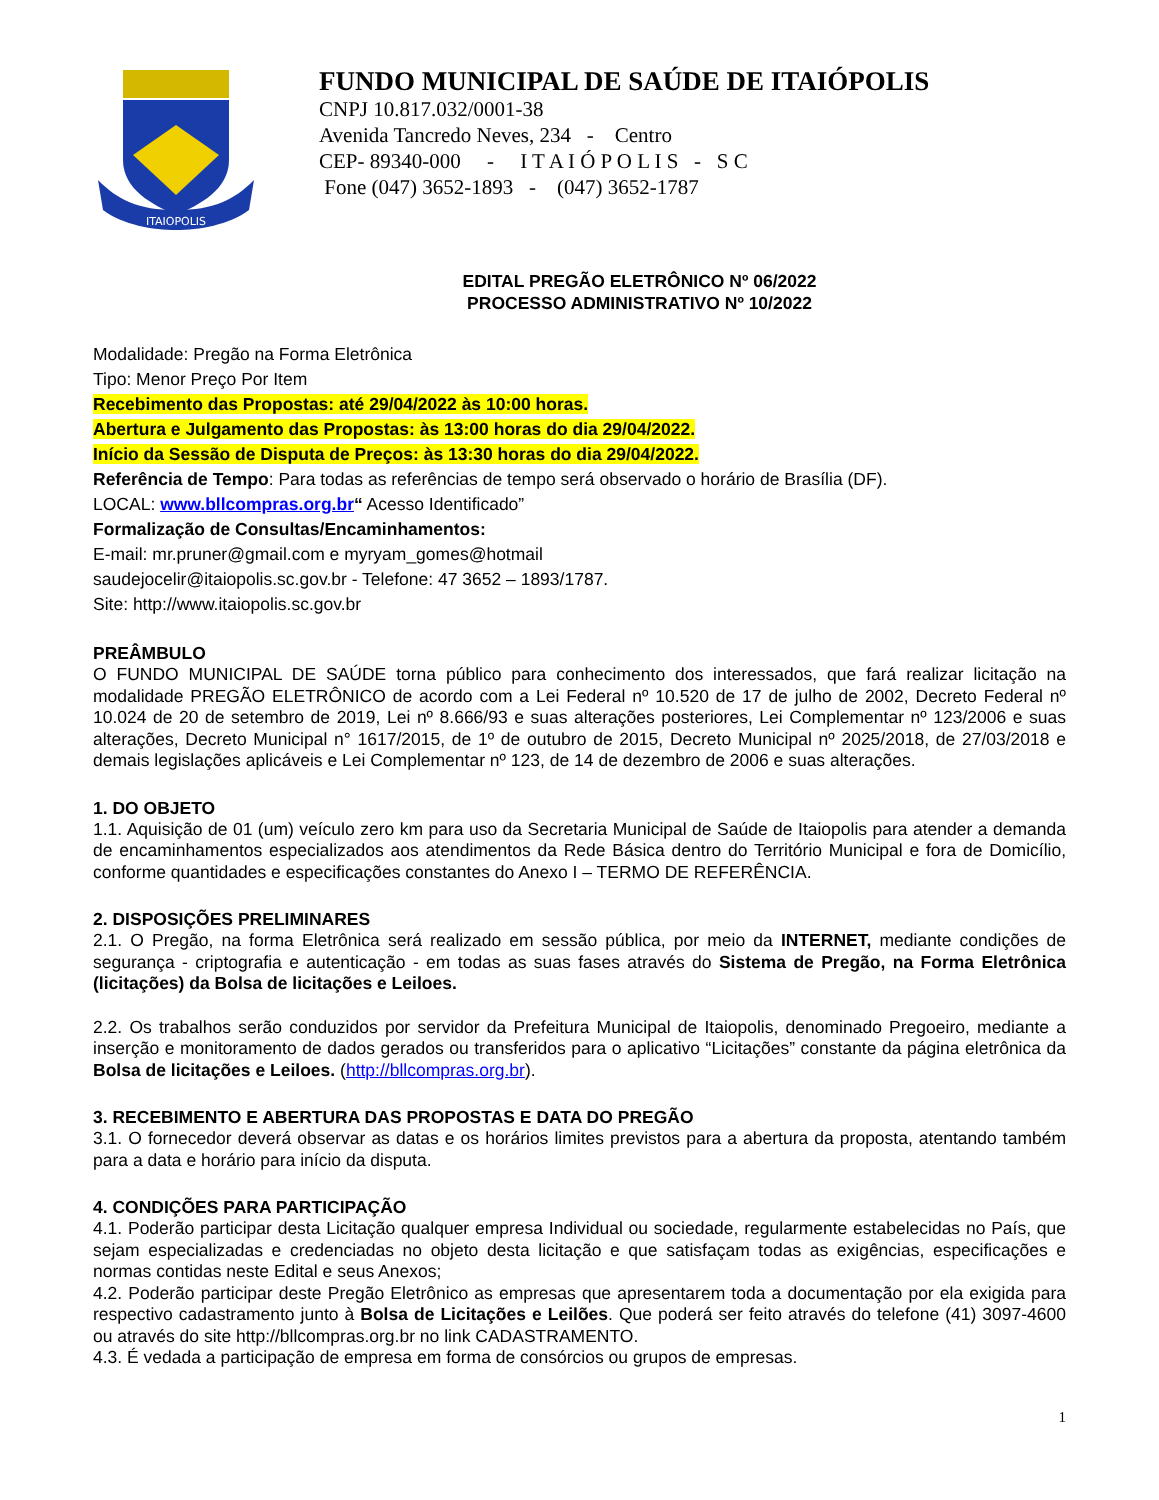ITAIOPOLIS
FUNDO MUNICIPAL DE SAÚDE DE ITAIÓPOLIS
CNPJ 10.817.032/0001-38
Avenida Tancredo Neves, 234 - Centro
CEP- 89340-000 - I T A I Ó P O L I S - S C
Fone (047) 3652-1893 - (047) 3652-1787
EDITAL PREGÃO ELETRÔNICO Nº 06/2022
PROCESSO ADMINISTRATIVO Nº 10/2022
Modalidade: Pregão na Forma Eletrônica
Tipo: Menor Preço Por Item
Recebimento das Propostas: até 29/04/2022 às 10:00 horas.
Abertura e Julgamento das Propostas: às 13:00 horas do dia 29/04/2022.
Início da Sessão de Disputa de Preços: às 13:30 horas do dia 29/04/2022.
Referência de Tempo: Para todas as referências de tempo será observado o horário de Brasília (DF).
LOCAL: www.bllcompras.org.br“ Acesso Identificado”
Formalização de Consultas/Encaminhamentos:
E-mail: mr.pruner@gmail.com e myryam_gomes@hotmail
saudejocelir@itaiopolis.sc.gov.br - Telefone: 47 3652 – 1893/1787.
Site: http://www.itaiopolis.sc.gov.br
PREÂMBULO
O FUNDO MUNICIPAL DE SAÚDE torna público para conhecimento dos interessados, que fará realizar licitação na modalidade PREGÃO ELETRÔNICO de acordo com a Lei Federal nº 10.520 de 17 de julho de 2002, Decreto Federal nº 10.024 de 20 de setembro de 2019, Lei nº 8.666/93 e suas alterações posteriores, Lei Complementar nº 123/2006 e suas alterações, Decreto Municipal n° 1617/2015, de 1º de outubro de 2015, Decreto Municipal nº 2025/2018, de 27/03/2018 e demais legislações aplicáveis e Lei Complementar nº 123, de 14 de dezembro de 2006 e suas alterações.
1. DO OBJETO
1.1. Aquisição de 01 (um) veículo zero km para uso da Secretaria Municipal de Saúde de Itaiopolis para atender a demanda de encaminhamentos especializados aos atendimentos da Rede Básica dentro do Território Municipal e fora de Domicílio, conforme quantidades e especificações constantes do Anexo I – TERMO DE REFERÊNCIA.
2. DISPOSIÇÕES PRELIMINARES
2.1. O Pregão, na forma Eletrônica será realizado em sessão pública, por meio da INTERNET, mediante condições de segurança - criptografia e autenticação - em todas as suas fases através do Sistema de Pregão, na Forma Eletrônica (licitações) da Bolsa de licitações e Leiloes.
2.2. Os trabalhos serão conduzidos por servidor da Prefeitura Municipal de Itaiopolis, denominado Pregoeiro, mediante a inserção e monitoramento de dados gerados ou transferidos para o aplicativo “Licitações” constante da página eletrônica da Bolsa de licitações e Leiloes. (http://bllcompras.org.br).
3. RECEBIMENTO E ABERTURA DAS PROPOSTAS E DATA DO PREGÃO
3.1. O fornecedor deverá observar as datas e os horários limites previstos para a abertura da proposta, atentando também para a data e horário para início da disputa.
4. CONDIÇÕES PARA PARTICIPAÇÃO
4.1. Poderão participar desta Licitação qualquer empresa Individual ou sociedade, regularmente estabelecidas no País, que sejam especializadas e credenciadas no objeto desta licitação e que satisfaçam todas as exigências, especificações e normas contidas neste Edital e seus Anexos;
4.2. Poderão participar deste Pregão Eletrônico as empresas que apresentarem toda a documentação por ela exigida para respectivo cadastramento junto à Bolsa de Licitações e Leilões. Que poderá ser feito através do telefone (41) 3097-4600 ou através do site http://bllcompras.org.br no link CADASTRAMENTO.
4.3. É vedada a participação de empresa em forma de consórcios ou grupos de empresas.
1